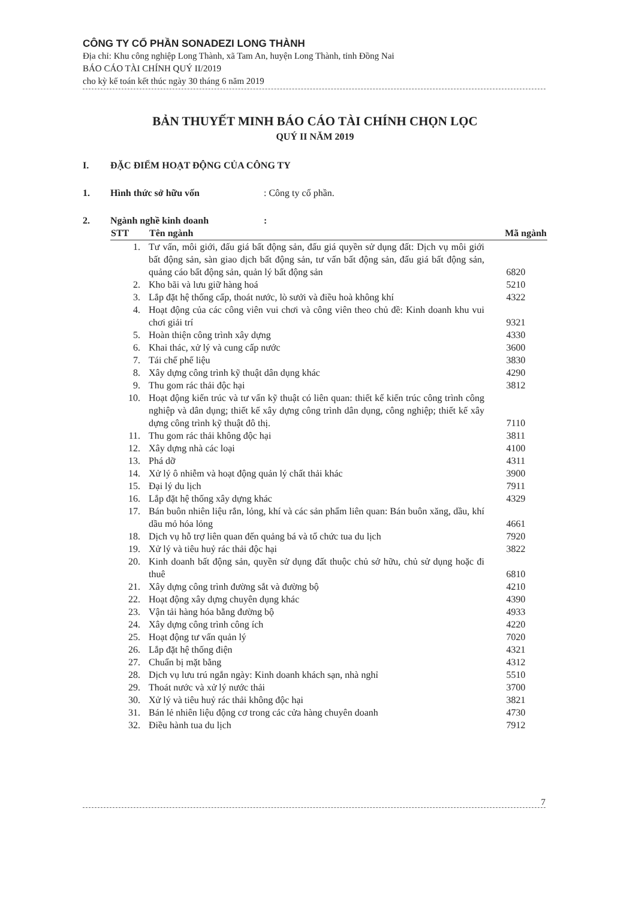CÔNG TY CỔ PHẦN SONADEZI LONG THÀNH
Địa chỉ: Khu công nghiệp Long Thành, xã Tam An, huyện Long Thành, tỉnh Đồng Nai
BÁO CÁO TÀI CHÍNH QUÝ II/2019
cho kỳ kế toán kết thúc ngày 30 tháng 6 năm 2019
BẢN THUYẾT MINH BÁO CÁO TÀI CHÍNH CHỌN LỌC
QUÝ II NĂM 2019
I. ĐẶC ĐIỂM HOẠT ĐỘNG CỦA CÔNG TY
1. Hình thức sở hữu vốn: Công ty cổ phần.
2. Ngành nghề kinh doanh:
| STT | Tên ngành | Mã ngành |
| --- | --- | --- |
| 1. | Tư vấn, môi giới, đấu giá bất động sản, đấu giá quyền sử dụng đất: Dịch vụ môi giới bất động sản, sàn giao dịch bất động sản, tư vấn bất động sản, đấu giá bất động sản, quảng cáo bất động sản, quản lý bất động sản | 6820 |
| 2. | Kho bãi và lưu giữ hàng hoá | 5210 |
| 3. | Lắp đặt hệ thống cấp, thoát nước, lò sưởi và điều hoà không khí | 4322 |
| 4. | Hoạt động của các công viên vui chơi và công viên theo chủ đề: Kinh doanh khu vui chơi giải trí | 9321 |
| 5. | Hoàn thiện công trình xây dựng | 4330 |
| 6. | Khai thác, xử lý và cung cấp nước | 3600 |
| 7. | Tái chế phế liệu | 3830 |
| 8. | Xây dựng công trình kỹ thuật dân dụng khác | 4290 |
| 9. | Thu gom rác thải độc hại | 3812 |
| 10. | Hoạt động kiến trúc và tư vấn kỹ thuật có liên quan: thiết kế kiến trúc công trình công nghiệp và dân dụng; thiết kế xây dựng công trình dân dụng, công nghiệp; thiết kế xây dựng công trình kỹ thuật đô thị. | 7110 |
| 11. | Thu gom rác thải không độc hại | 3811 |
| 12. | Xây dựng nhà các loại | 4100 |
| 13. | Phá dỡ | 4311 |
| 14. | Xử lý ô nhiễm và hoạt động quản lý chất thải khác | 3900 |
| 15. | Đại lý du lịch | 7911 |
| 16. | Lắp đặt hệ thống xây dựng khác | 4329 |
| 17. | Bán buôn nhiên liệu rắn, lỏng, khí và các sản phẩm liên quan: Bán buôn xăng, dầu, khí dầu mỏ hóa lỏng | 4661 |
| 18. | Dịch vụ hỗ trợ liên quan đến quảng bá và tổ chức tua du lịch | 7920 |
| 19. | Xử lý và tiêu huỷ rác thải độc hại | 3822 |
| 20. | Kinh doanh bất động sản, quyền sử dụng đất thuộc chủ sở hữu, chủ sử dụng hoặc đi thuê | 6810 |
| 21. | Xây dựng công trình đường sắt và đường bộ | 4210 |
| 22. | Hoạt động xây dựng chuyên dụng khác | 4390 |
| 23. | Vận tải hàng hóa bằng đường bộ | 4933 |
| 24. | Xây dựng công trình công ích | 4220 |
| 25. | Hoạt động tư vấn quản lý | 7020 |
| 26. | Lắp đặt hệ thống điện | 4321 |
| 27. | Chuẩn bị mặt bằng | 4312 |
| 28. | Dịch vụ lưu trú ngắn ngày: Kinh doanh khách sạn, nhà nghỉ | 5510 |
| 29. | Thoát nước và xử lý nước thải | 3700 |
| 30. | Xử lý và tiêu huỷ rác thải không độc hại | 3821 |
| 31. | Bán lẻ nhiên liệu động cơ trong các cửa hàng chuyên doanh | 4730 |
| 32. | Điều hành tua du lịch | 7912 |
7